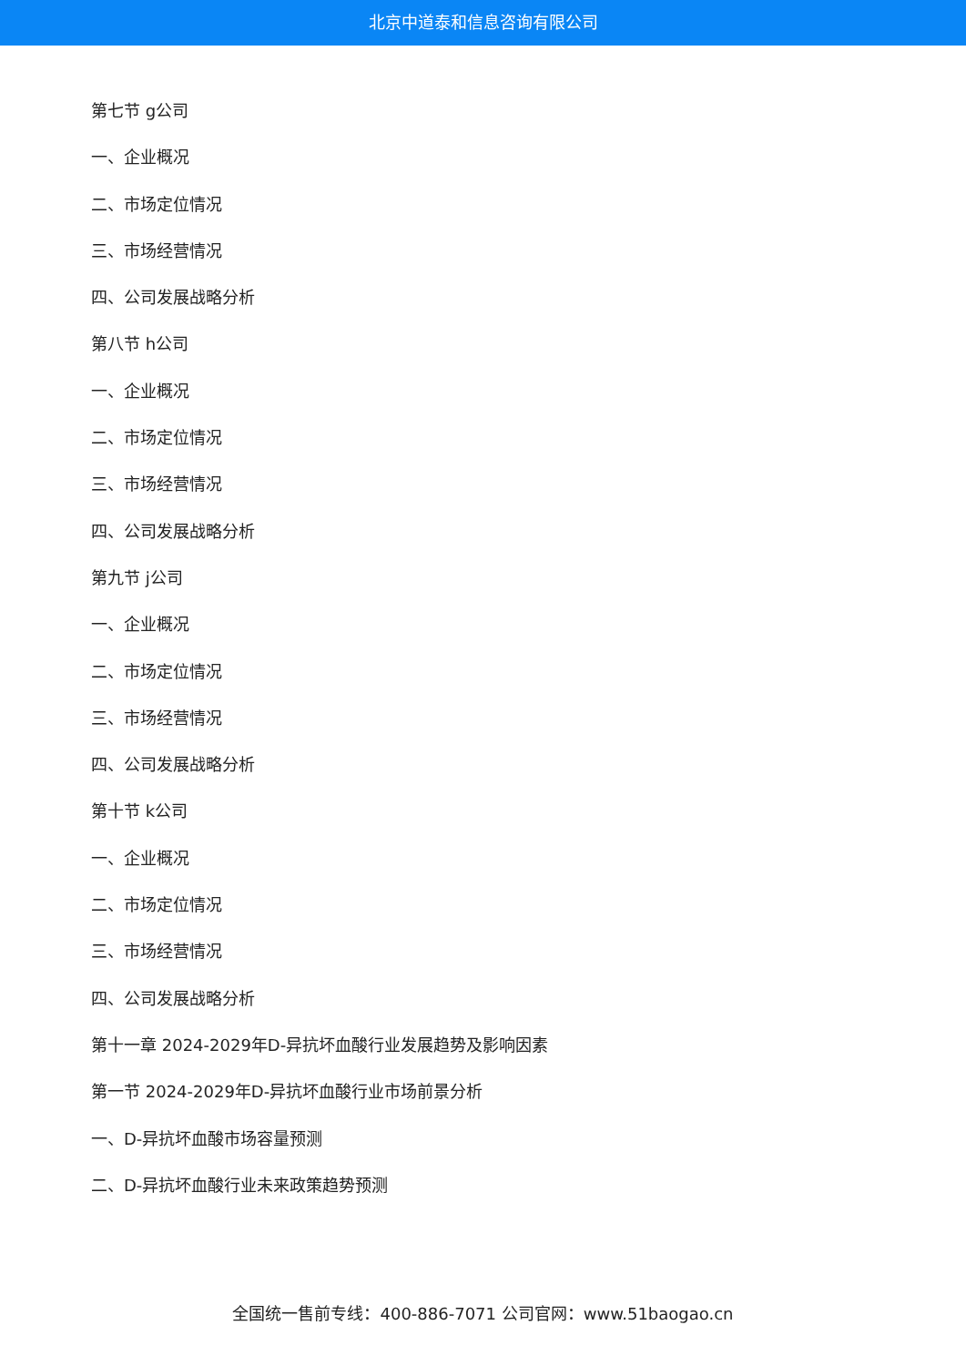北京中道泰和信息咨询有限公司
第七节 g公司
一、企业概况
二、市场定位情况
三、市场经营情况
四、公司发展战略分析
第八节 h公司
一、企业概况
二、市场定位情况
三、市场经营情况
四、公司发展战略分析
第九节 j公司
一、企业概况
二、市场定位情况
三、市场经营情况
四、公司发展战略分析
第十节 k公司
一、企业概况
二、市场定位情况
三、市场经营情况
四、公司发展战略分析
第十一章 2024-2029年D-异抗坏血酸行业发展趋势及影响因素
第一节 2024-2029年D-异抗坏血酸行业市场前景分析
一、D-异抗坏血酸市场容量预测
二、D-异抗坏血酸行业未来政策趋势预测
全国统一售前专线：400-886-7071 公司官网：www.51baogao.cn